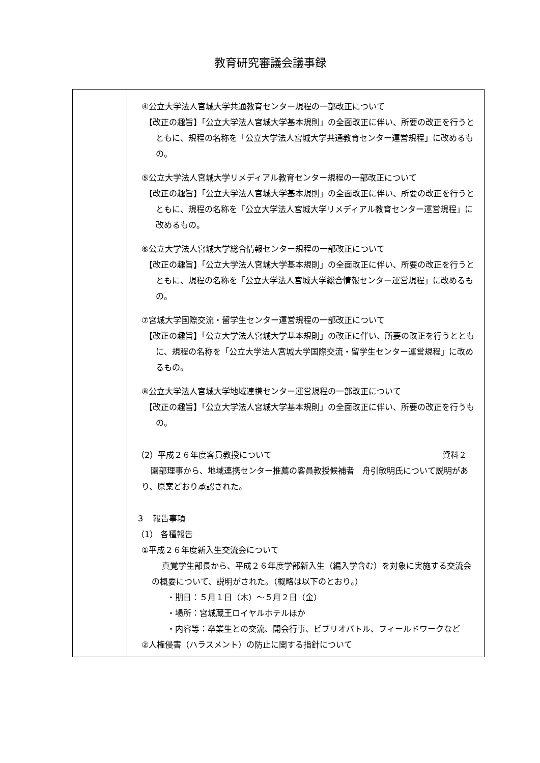教育研究審議会議事録
| | ④公立大学法人宮城大学共通教育センター規程の一部改正について 【改正の趣旨】「公立大学法人宮城大学基本規則」の全面改正に伴い、所要の改正を行うとともに、規程の名称を「公立大学法人宮城大学共通教育センター運営規程」に改めるもの。 ⑤公立大学法人宮城大学リメディアル教育センター規程の一部改正について 【改正の趣旨】「公立大学法人宮城大学基本規則」の全面改正に伴い、所要の改正を行うとともに、規程の名称を「公立大学法人宮城大学リメディアル教育センター運営規程」に改めるもの。 ⑥公立大学法人宮城大学総合情報センター規程の一部改正について 【改正の趣旨】「公立大学法人宮城大学基本規則」の全面改正に伴い、所要の改正を行うとともに、規程の名称を「公立大学法人宮城大学総合情報センター運営規程」に改めるもの。 ⑦宮城大学国際交流・留学生センター運営規程の一部改正について 【改正の趣旨】「公立大学法人宮城大学基本規則」の改正に伴い、所要の改正を行うとともに、規程の名称を「公立大学法人宮城大学国際交流・留学生センター運営規程」に改めるもの。 ⑧公立大学法人宮城大学地域連携センター運営規程の一部改正について 【改正の趣旨】「公立大学法人宮城大学基本規則」の全面改正に伴い、所要の改正を行うもの。 （2）平成２６年度客員教授について 資料２ 園部理事から、地域連携センター推薦の客員教授候補者 舟引敏明氏について説明があり、原案どおり承認された。 ３ 報告事項 （1） 各種報告 ①平成２６年度新入生交流会について 真覚学生部長から、平成２６年度学部新入生（編入学含む）を対象に実施する交流会の概要について、説明がされた。（概略は以下のとおり。） ・期日：５月１日（木）～５月２日（金） ・場所：宮城蔵王ロイヤルホテルほか ・内容等：卒業生との交流、開会行事、ビブリオバトル、フィールドワークなど ②人権侵害（ハラスメント）の防止に関する指針について |